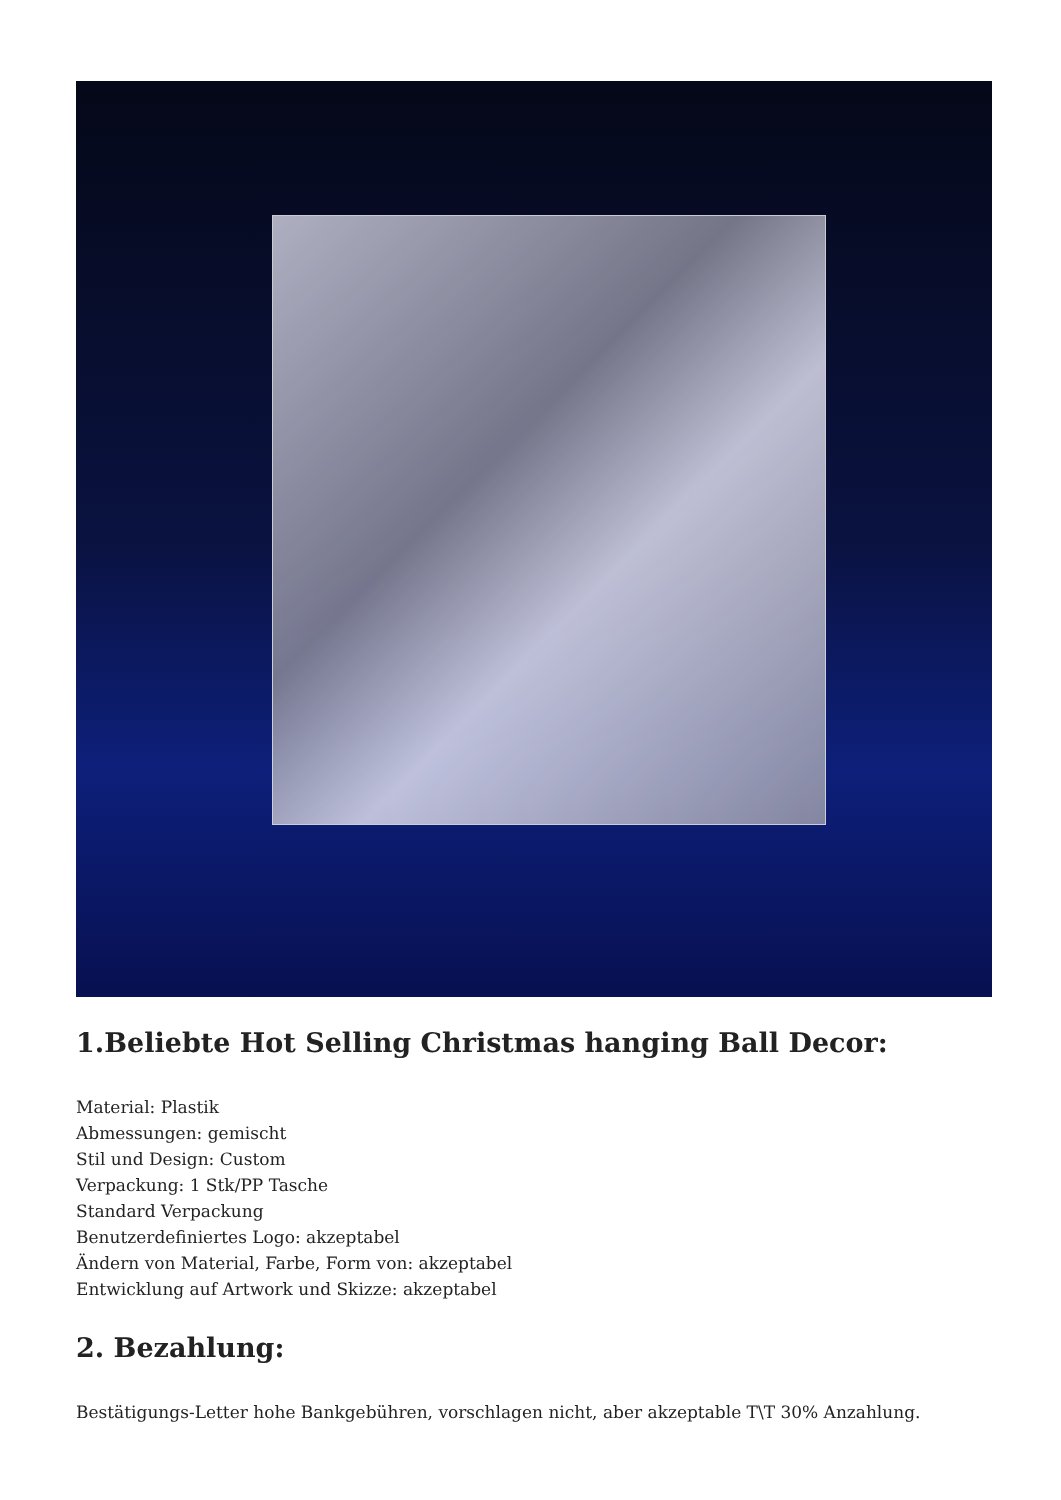1.Beliebte Hot Selling Christmas hanging Ball Decor:
Material: Plastik
Abmessungen: gemischt
Stil und Design: Custom
Verpackung: 1 Stk/PP Tasche
Standard Verpackung
Benutzerdefiniertes Logo: akzeptabel
Ändern von Material, Farbe, Form von: akzeptabel
Entwicklung auf Artwork und Skizze: akzeptabel
2. Bezahlung:
Bestätigungs-Letter hohe Bankgebühren, vorschlagen nicht, aber akzeptable T\T 30% Anzahlung.